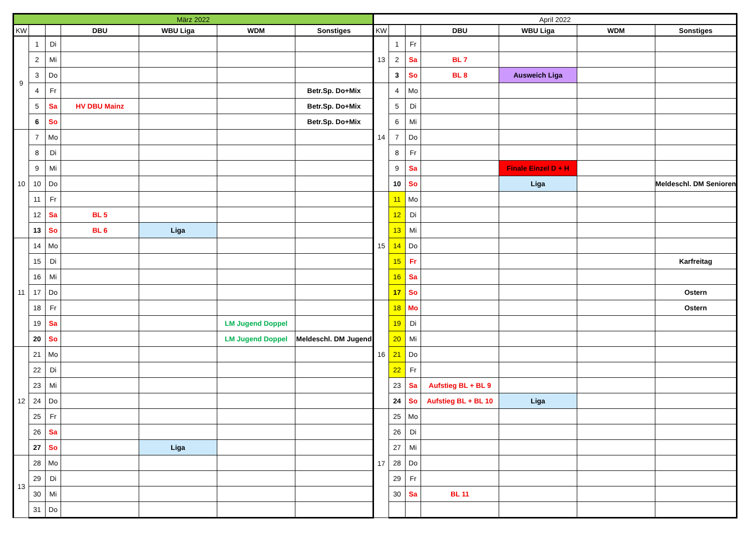| März 2022 | | | | | | | April 2022 | | | | | | |
| --- | --- | --- | --- | --- | --- | --- | --- | --- | --- | --- | --- | --- | --- |
| KW | | | DBU | WBU Liga | WDM | Sonstiges | KW | | | DBU | WBU Liga | WDM | Sonstiges |
| 9 | 1 | Di | | | | | 13 | 1 | Fr | | | | |
| | 2 | Mi | | | | | | 2 | Sa | BL 7 | | | |
| | 3 | Do | | | | | | 3 | So | BL 8 | Ausweich Liga | | |
| | 4 | Fr | | | | Betr.Sp. Do+Mix | 14 | 4 | Mo | | | | |
| | 5 | Sa | HV DBU Mainz | | | Betr.Sp. Do+Mix | | 5 | Di | | | | |
| | 6 | So | | | | Betr.Sp. Do+Mix | | 6 | Mi | | | | |
| 10 | 7 | Mo | | | | | | 7 | Do | | | | |
| | 8 | Di | | | | | | 8 | Fr | | | | |
| | 9 | Mi | | | | | | 9 | Sa | | Finale Einzel D + H | | |
| | 10 | Do | | | | | | 10 | So | | Liga | | Meldeschl. DM Senioren |
| | 11 | Fr | | | | | 15 | 11 | Mo | | | | |
| | 12 | Sa | BL 5 | | | | | 12 | Di | | | | |
| | 13 | So | BL 6 | Liga | | | | 13 | Mi | | | | |
| 11 | 14 | Mo | | | | | | 14 | Do | | | | |
| | 15 | Di | | | | | | 15 | Fr | | | | Karfreitag |
| | 16 | Mi | | | | | | 16 | Sa | | | | |
| | 17 | Do | | | | | | 17 | So | | | | Ostern |
| | 18 | Fr | | | | | 16 | 18 | Mo | | | | Ostern |
| | 19 | Sa | | | LM Jugend Doppel | | | 19 | Di | | | | |
| | 20 | So | | | LM Jugend Doppel | Meldeschl. DM Jugend | | 20 | Mi | | | | |
| 12 | 21 | Mo | | | | | | 21 | Do | | | | |
| | 22 | Di | | | | | | 22 | Fr | | | | |
| | 23 | Mi | | | | | | 23 | Sa | Aufstieg BL + BL 9 | | | |
| | 24 | Do | | | | | | 24 | So | Aufstieg BL + BL 10 | Liga | | |
| | 25 | Fr | | | | | 17 | 25 | Mo | | | | |
| | 26 | Sa | | | | | | 26 | Di | | | | |
| | 27 | So | | Liga | | | | 27 | Mi | | | | |
| 13 | 28 | Mo | | | | | | 28 | Do | | | | |
| | 29 | Di | | | | | | 29 | Fr | | | | |
| | 30 | Mi | | | | | | 30 | Sa | BL 11 | | | |
| | 31 | Do | | | | | | | | | | | |